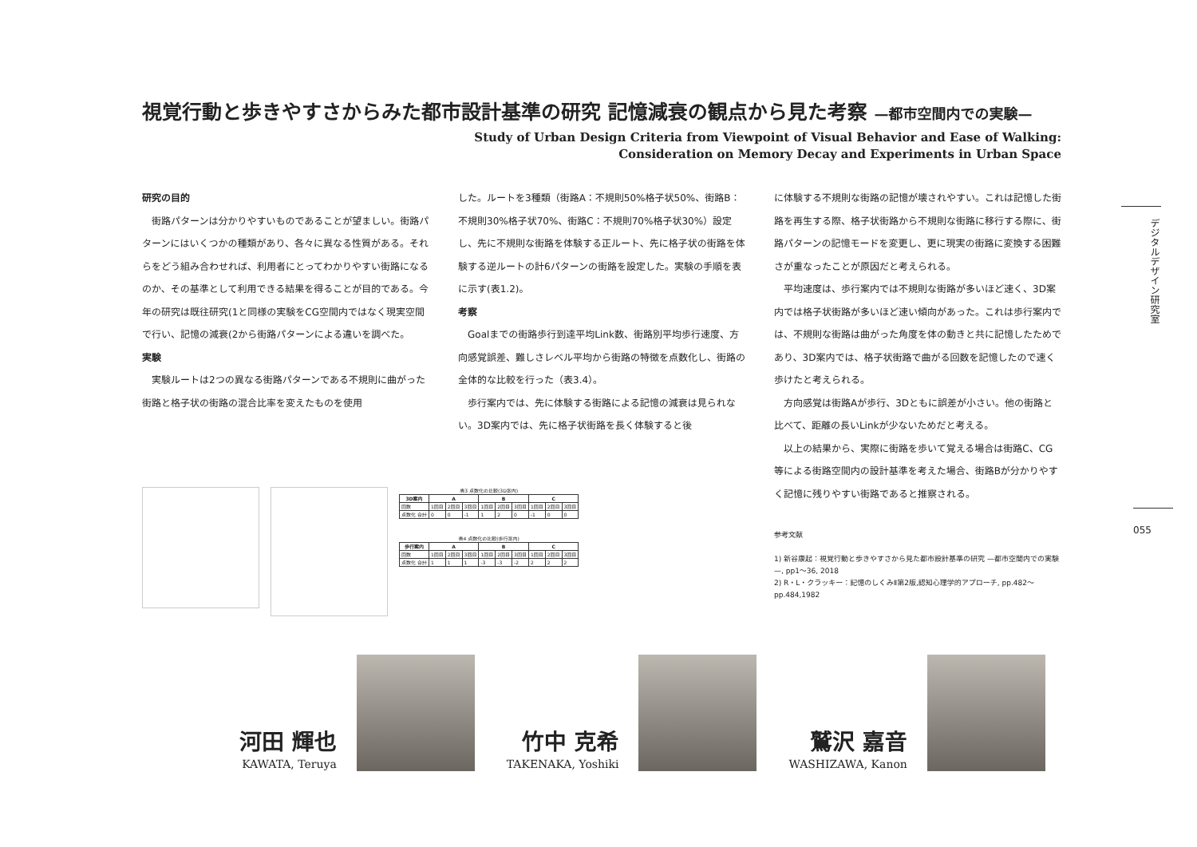視覚行動と歩きやすさからみた都市設計基準の研究 記憶減衰の観点から見た考察 —都市空間内での実験—
Study of Urban Design Criteria from Viewpoint of Visual Behavior and Ease of Walking:
Consideration on Memory Decay and Experiments in Urban Space
研究の目的
街路パターンは分かりやすいものであることが望ましい。街路パターンにはいくつかの種類があり、各々に異なる性質がある。それらをどう組み合わせれば、利用者にとってわかりやすい街路になるのか、その基準として利用できる結果を得ることが目的である。今年の研究は既往研究(1と同様の実験をCG空間内ではなく現実空間で行い、記憶の減衰(2から街路パターンによる違いを調べた。
実験
実験ルートは2つの異なる街路パターンである不規則に曲がった街路と格子状の街路の混合比率を変えたものを使用
した。ルートを3種類（街路A：不規則50%格子状50%、街路B：不規則30%格子状70%、街路C：不規則70%格子状30%）設定し、先に不規則な街路を体験する正ルート、先に格子状の街路を体験する逆ルートの計6パターンの街路を設定した。実験の手順を表に示す(表1.2)。
考察
Goalまでの街路歩行到達平均Link数、街路別平均歩行速度、方向感覚誤差、難しさレベル平均から街路の特徴を点数化し、街路の全体的な比較を行った（表3.4）。
歩行案内では、先に体験する街路による記憶の減衰は見られない。3D案内では、先に格子状街路を長く体験すると後
に体験する不規則な街路の記憶が壊されやすい。これは記憶した街路を再生する際、格子状街路から不規則な街路に移行する際に、街路パターンの記憶モードを変更し、更に現実の街路に変換する困難さが重なったことが原因だと考えられる。
平均速度は、歩行案内では不規則な街路が多いほど速く、3D案内では格子状街路が多いほど速い傾向があった。これは歩行案内では、不規則な街路は曲がった角度を体の動きと共に記憶したためであり、3D案内では、格子状街路で曲がる回数を記憶したので速く歩けたと考えられる。
方向感覚は街路Aが歩行、3Dともに誤差が小さい。他の街路と比べて、距離の長いLinkが少ないためだと考える。
以上の結果から、実際に街路を歩いて覚える場合は街路C、CG等による街路空間内の設計基準を考えた場合、街路Bが分かりやすく記憶に残りやすい街路であると推察される。
参考文献
1) 新谷康起：視覚行動と歩きやすさから見た都市設計基準の研究 —都市空間内での実験—, pp1〜36, 2018
2) R・L・クラッキー：記憶のしくみⅡ第2版,認知心理学的アプローチ, pp.482〜pp.484,1982
表3 点数化の比較(3D案内)
| 3D案内 | A | | | B | | | C | | |
| --- | --- | --- | --- | --- | --- | --- | --- | --- | --- |
| 回数 | 1回目 | 2回目 | 3回目 | 1回目 | 2回目 | 3回目 | 1回目 | 2回目 | 3回目 |
| 点数化 合計 | 0 | 0 | -1 | 1 | 2 | 0 | -1 | 0 | 0 |
表4 点数化の比較(歩行案内)
| 歩行案内 | A | | | B | | | C | | |
| --- | --- | --- | --- | --- | --- | --- | --- | --- | --- |
| 回数 | 1回目 | 2回目 | 3回目 | 1回目 | 2回目 | 3回目 | 1回目 | 2回目 | 3回目 |
| 点数化 合計 | 1 | 1 | 1 | -3 | -3 | -2 | 2 | 2 | 2 |
デジタルデザイン研究室
055
河田 輝也
KAWATA, Teruya
竹中 克希
TAKENAKA, Yoshiki
鷲沢 嘉音
WASHIZAWA, Kanon